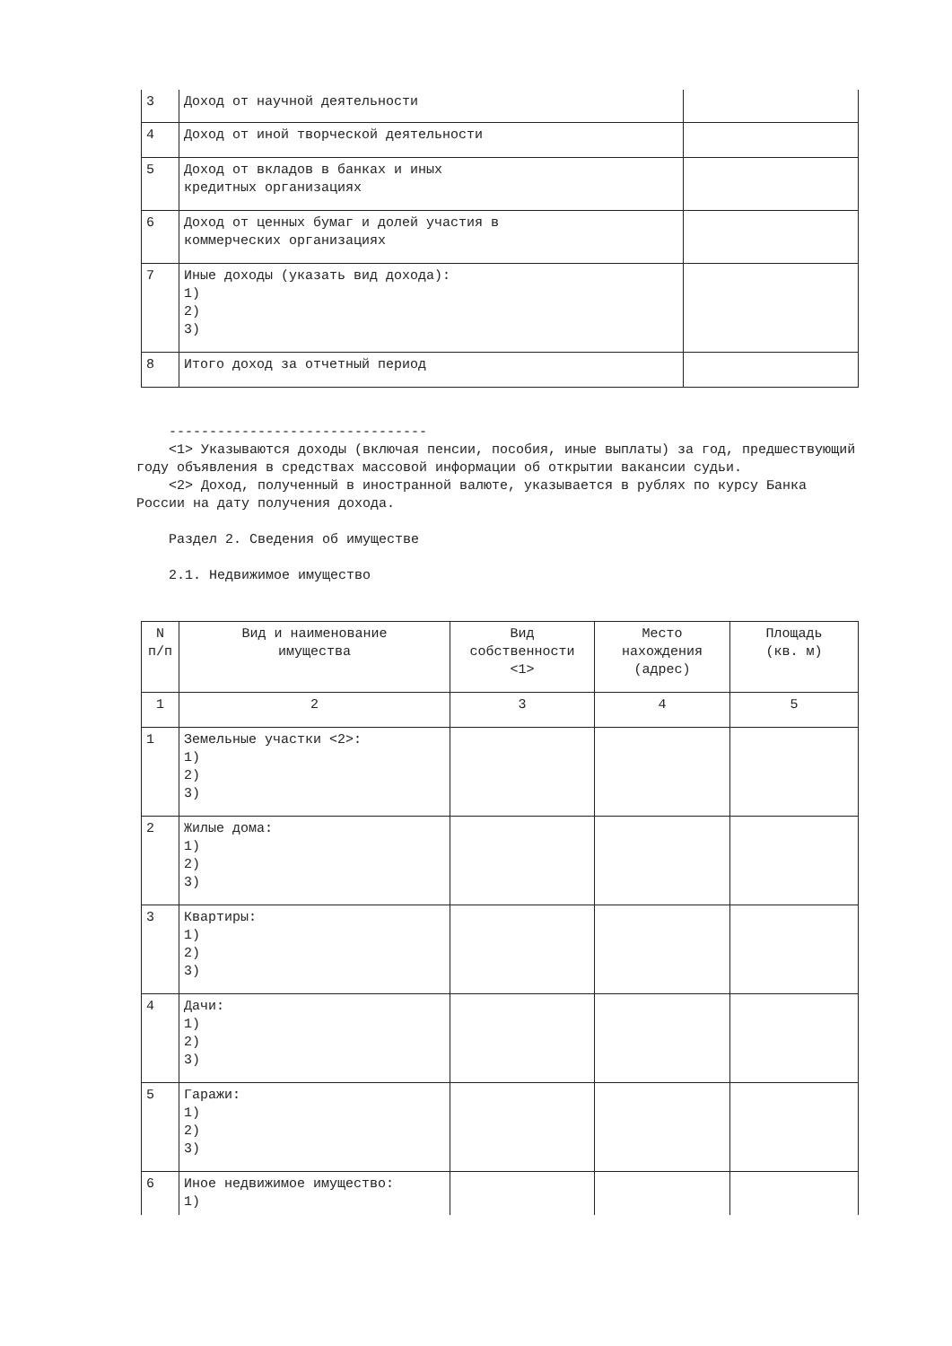| 3 | Доход от научной деятельности | |
| 4 | Доход от иной творческой деятельности | |
| 5 | Доход от вкладов в банках и иных кредитных организациях | |
| 6 | Доход от ценных бумаг и долей участия в коммерческих организациях | |
| 7 | Иные доходы (указать вид дохода): 1) 2) 3) | |
| 8 | Итого доход за отчетный период | |
--------------------------------
<1> Указываются доходы (включая пенсии, пособия, иные выплаты) за год, предшествующий году объявления в средствах массовой информации об открытии вакансии судьи.
<2> Доход, полученный в иностранной валюте, указывается в рублях по курсу Банка России на дату получения дохода.
Раздел 2. Сведения об имуществе
2.1. Недвижимое имущество
| N п/п | Вид и наименование имущества | Вид собственности <1> | Место нахождения (адрес) | Площадь (кв. м) |
| 1 | 2 | 3 | 4 | 5 |
| 1 | Земельные участки <2>: 1) 2) 3) | | | |
| 2 | Жилые дома: 1) 2) 3) | | | |
| 3 | Квартиры: 1) 2) 3) | | | |
| 4 | Дачи: 1) 2) 3) | | | |
| 5 | Гаражи: 1) 2) 3) | | | |
| 6 | Иное недвижимое имущество: 1) | | | |